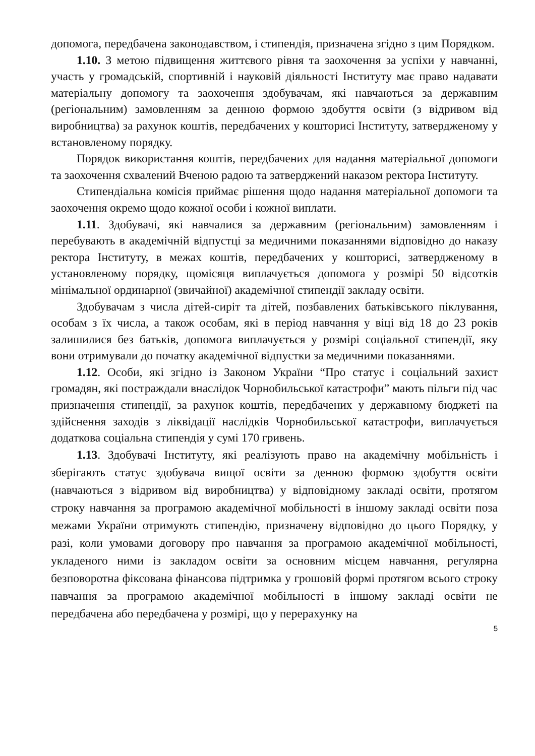допомога, передбачена законодавством, і стипендія, призначена згідно з цим Порядком.
1.10. З метою підвищення життєвого рівня та заохочення за успіхи у навчанні, участь у громадській, спортивній і науковій діяльності Інституту має право надавати матеріальну допомогу та заохочення здобувачам, які навчаються за державним (регіональним) замовленням за денною формою здобуття освіти (з відривом від виробництва) за рахунок коштів, передбачених у кошторисі Інституту, затвердженому у встановленому порядку.
Порядок використання коштів, передбачених для надання матеріальної допомоги та заохочення схвалений Вченою радою та затверджений наказом ректора Інституту.
Стипендіальна комісія приймає рішення щодо надання матеріальної допомоги та заохочення окремо щодо кожної особи і кожної виплати.
1.11. Здобувачі, які навчалися за державним (регіональним) замовленням і перебувають в академічній відпустці за медичними показаннями відповідно до наказу ректора Інституту, в межах коштів, передбачених у кошторисі, затвердженому в установленому порядку, щомісяця виплачується допомога у розмірі 50 відсотків мінімальної ординарної (звичайної) академічної стипендії закладу освіти.
Здобувачам з числа дітей-сиріт та дітей, позбавлених батьківського піклування, особам з їх числа, а також особам, які в період навчання у віці від 18 до 23 років залишилися без батьків, допомога виплачується у розмірі соціальної стипендії, яку вони отримували до початку академічної відпустки за медичними показаннями.
1.12. Особи, які згідно із Законом України “Про статус і соціальний захист громадян, які постраждали внаслідок Чорнобильської катастрофи” мають пільги під час призначення стипендії, за рахунок коштів, передбачених у державному бюджеті на здійснення заходів з ліквідації наслідків Чорнобильської катастрофи, виплачується додаткова соціальна стипендія у сумі 170 гривень.
1.13. Здобувачі Інституту, які реалізують право на академічну мобільність і зберігають статус здобувача вищої освіти за денною формою здобуття освіти (навчаються з відривом від виробництва) у відповідному закладі освіти, протягом строку навчання за програмою академічної мобільності в іншому закладі освіти поза межами України отримують стипендію, призначену відповідно до цього Порядку, у разі, коли умовами договору про навчання за програмою академічної мобільності, укладеного ними із закладом освіти за основним місцем навчання, регулярна безповоротна фіксована фінансова підтримка у грошовій формі протягом всього строку навчання за програмою академічної мобільності в іншому закладі освіти не передбачена або передбачена у розмірі, що у перерахунку на
5